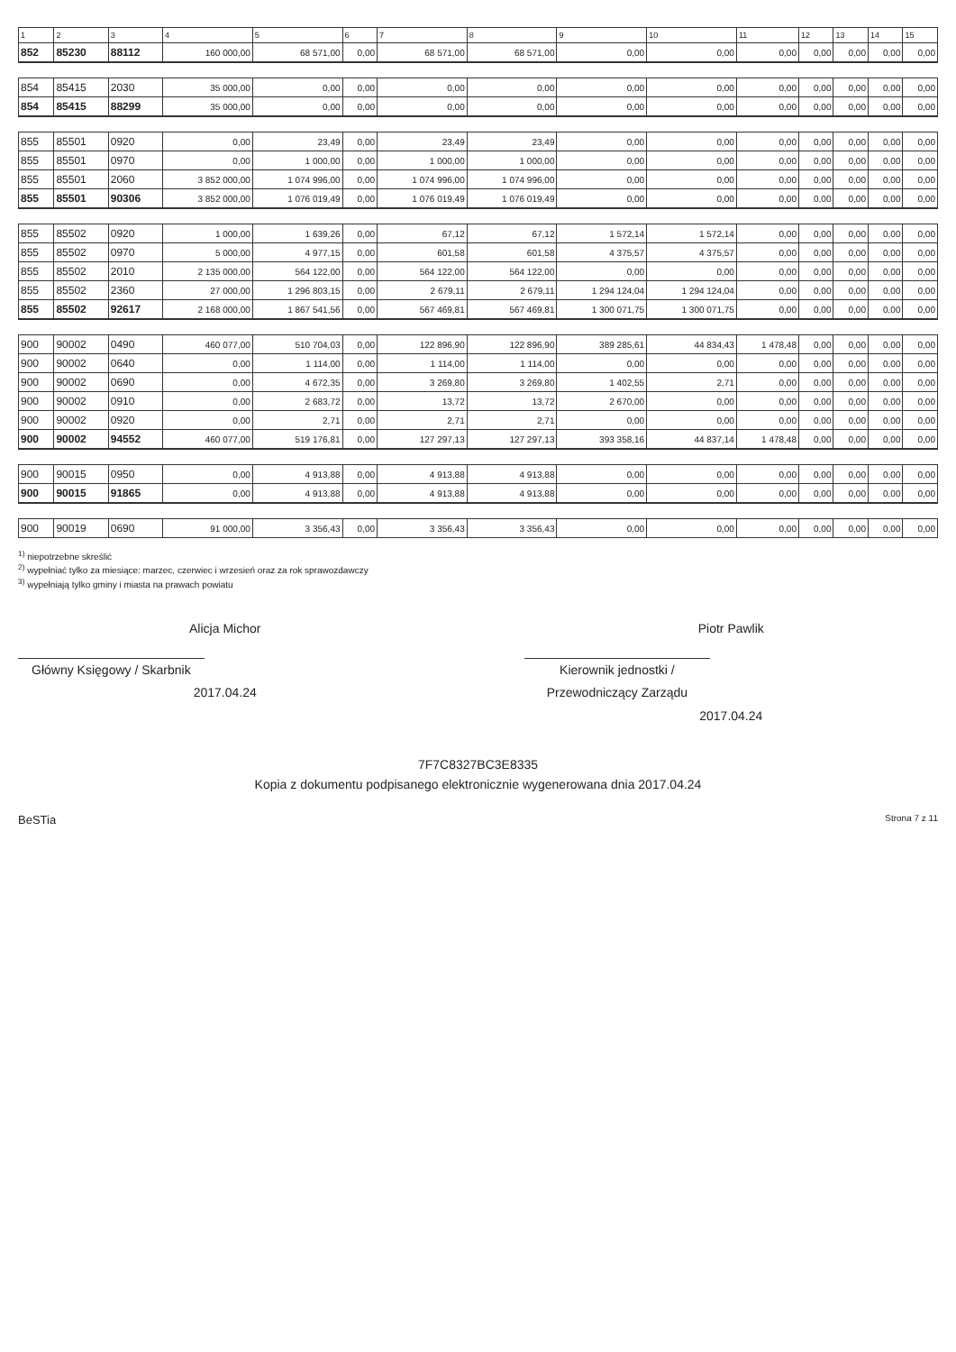| 1 | 2 | 3 | 4 | 5 | 6 | 7 | 8 | 9 | 10 | 11 | 12 | 13 | 14 | 15 |
| --- | --- | --- | --- | --- | --- | --- | --- | --- | --- | --- | --- | --- | --- | --- |
| 852 | 85230 | 88112 | 160 000,00 | 68 571,00 | 0,00 | 68 571,00 | 68 571,00 | 0,00 | 0,00 | 0,00 | 0,00 | 0,00 | 0,00 | 0,00 |
| 854 | 85415 | 2030 | 35 000,00 | 0,00 | 0,00 | 0,00 | 0,00 | 0,00 | 0,00 | 0,00 | 0,00 | 0,00 | 0,00 | 0,00 |
| 854 | 85415 | 88299 | 35 000,00 | 0,00 | 0,00 | 0,00 | 0,00 | 0,00 | 0,00 | 0,00 | 0,00 | 0,00 | 0,00 | 0,00 |
| 855 | 85501 | 0920 | 0,00 | 23,49 | 0,00 | 23,49 | 23,49 | 0,00 | 0,00 | 0,00 | 0,00 | 0,00 | 0,00 | 0,00 |
| 855 | 85501 | 0970 | 0,00 | 1 000,00 | 0,00 | 1 000,00 | 1 000,00 | 0,00 | 0,00 | 0,00 | 0,00 | 0,00 | 0,00 | 0,00 |
| 855 | 85501 | 2060 | 3 852 000,00 | 1 074 996,00 | 0,00 | 1 074 996,00 | 1 074 996,00 | 0,00 | 0,00 | 0,00 | 0,00 | 0,00 | 0,00 | 0,00 |
| 855 | 85501 | 90306 | 3 852 000,00 | 1 076 019,49 | 0,00 | 1 076 019,49 | 1 076 019,49 | 0,00 | 0,00 | 0,00 | 0,00 | 0,00 | 0,00 | 0,00 |
| 855 | 85502 | 0920 | 1 000,00 | 1 639,26 | 0,00 | 67,12 | 67,12 | 1 572,14 | 1 572,14 | 0,00 | 0,00 | 0,00 | 0,00 | 0,00 |
| 855 | 85502 | 0970 | 5 000,00 | 4 977,15 | 0,00 | 601,58 | 601,58 | 4 375,57 | 4 375,57 | 0,00 | 0,00 | 0,00 | 0,00 | 0,00 |
| 855 | 85502 | 2010 | 2 135 000,00 | 564 122,00 | 0,00 | 564 122,00 | 564 122,00 | 0,00 | 0,00 | 0,00 | 0,00 | 0,00 | 0,00 | 0,00 |
| 855 | 85502 | 2360 | 27 000,00 | 1 296 803,15 | 0,00 | 2 679,11 | 2 679,11 | 1 294 124,04 | 1 294 124,04 | 0,00 | 0,00 | 0,00 | 0,00 | 0,00 |
| 855 | 85502 | 92617 | 2 168 000,00 | 1 867 541,56 | 0,00 | 567 469,81 | 567 469,81 | 1 300 071,75 | 1 300 071,75 | 0,00 | 0,00 | 0,00 | 0,00 | 0,00 |
| 900 | 90002 | 0490 | 460 077,00 | 510 704,03 | 0,00 | 122 896,90 | 122 896,90 | 389 285,61 | 44 834,43 | 1 478,48 | 0,00 | 0,00 | 0,00 | 0,00 |
| 900 | 90002 | 0640 | 0,00 | 1 114,00 | 0,00 | 1 114,00 | 1 114,00 | 0,00 | 0,00 | 0,00 | 0,00 | 0,00 | 0,00 | 0,00 |
| 900 | 90002 | 0690 | 0,00 | 4 672,35 | 0,00 | 3 269,80 | 3 269,80 | 1 402,55 | 2,71 | 0,00 | 0,00 | 0,00 | 0,00 | 0,00 |
| 900 | 90002 | 0910 | 0,00 | 2 683,72 | 0,00 | 13,72 | 13,72 | 2 670,00 | 0,00 | 0,00 | 0,00 | 0,00 | 0,00 | 0,00 |
| 900 | 90002 | 0920 | 0,00 | 2,71 | 0,00 | 2,71 | 2,71 | 0,00 | 0,00 | 0,00 | 0,00 | 0,00 | 0,00 | 0,00 |
| 900 | 90002 | 94552 | 460 077,00 | 519 176,81 | 0,00 | 127 297,13 | 127 297,13 | 393 358,16 | 44 837,14 | 1 478,48 | 0,00 | 0,00 | 0,00 | 0,00 |
| 900 | 90015 | 0950 | 0,00 | 4 913,88 | 0,00 | 4 913,88 | 4 913,88 | 0,00 | 0,00 | 0,00 | 0,00 | 0,00 | 0,00 | 0,00 |
| 900 | 90015 | 91865 | 0,00 | 4 913,88 | 0,00 | 4 913,88 | 4 913,88 | 0,00 | 0,00 | 0,00 | 0,00 | 0,00 | 0,00 | 0,00 |
| 900 | 90019 | 0690 | 91 000,00 | 3 356,43 | 0,00 | 3 356,43 | 3 356,43 | 0,00 | 0,00 | 0,00 | 0,00 | 0,00 | 0,00 | 0,00 |
<sup>1)</sup> niepotrzebne skreślić
<sup>2)</sup> wypełniać tylko za miesiące: marzec, czerwiec i wrzesień oraz za rok sprawozdawczy
<sup>3)</sup> wypełniają tylko gminy i miasta na prawach powiatu
Alicja Michor
Główny Księgowy / Skarbnik
2017.04.24
Piotr Pawlik
Kierownik jednostki / Przewodniczący Zarządu
2017.04.24
7F7C8327BC3E8335
Kopia z dokumentu podpisanego elektronicznie wygenerowana dnia 2017.04.24
BeSTia Strona 7 z 11